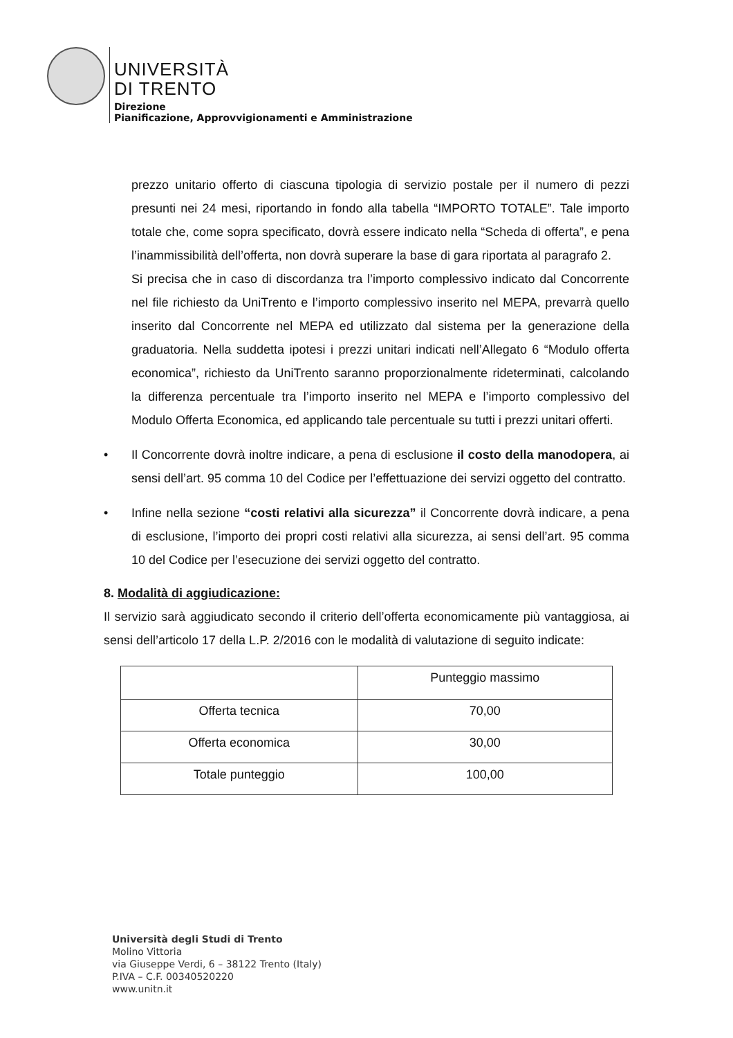UNIVERSITÀ
DI TRENTO
Direzione
Pianificazione, Approvvigionamenti e Amministrazione
prezzo unitario offerto di ciascuna tipologia di servizio postale per il numero di pezzi presunti nei 24 mesi, riportando in fondo alla tabella “IMPORTO TOTALE”. Tale importo totale che, come sopra specificato, dovrà essere indicato nella “Scheda di offerta”, e pena l’inammissibilità dell’offerta, non dovrà superare la base di gara riportata al paragrafo 2.
Si precisa che in caso di discordanza tra l’importo complessivo indicato dal Concorrente nel file richiesto da UniTrento e l’importo complessivo inserito nel MEPA, prevarrà quello inserito dal Concorrente nel MEPA ed utilizzato dal sistema per la generazione della graduatoria. Nella suddetta ipotesi i prezzi unitari indicati nell’Allegato 6 “Modulo offerta economica”, richiesto da UniTrento saranno proporzionalmente rideterminati, calcolando la differenza percentuale tra l’importo inserito nel MEPA e l’importo complessivo del Modulo Offerta Economica, ed applicando tale percentuale su tutti i prezzi unitari offerti.
• Il Concorrente dovrà inoltre indicare, a pena di esclusione il costo della manodopera, ai sensi dell’art. 95 comma 10 del Codice per l’effettuazione dei servizi oggetto del contratto.
• Infine nella sezione “costi relativi alla sicurezza” il Concorrente dovrà indicare, a pena di esclusione, l’importo dei propri costi relativi alla sicurezza, ai sensi dell’art. 95 comma 10 del Codice per l’esecuzione dei servizi oggetto del contratto.
8. Modalità di aggiudicazione:
Il servizio sarà aggiudicato secondo il criterio dell’offerta economicamente più vantaggiosa, ai sensi dell’articolo 17 della L.P. 2/2016 con le modalità di valutazione di seguito indicate:
| | Punteggio massimo |
| Offerta tecnica | 70,00 |
| Offerta economica | 30,00 |
| Totale punteggio | 100,00 |
Università degli Studi di Trento
Molino Vittoria
via Giuseppe Verdi, 6 – 38122 Trento (Italy)
P.IVA – C.F. 00340520220
www.unitn.it